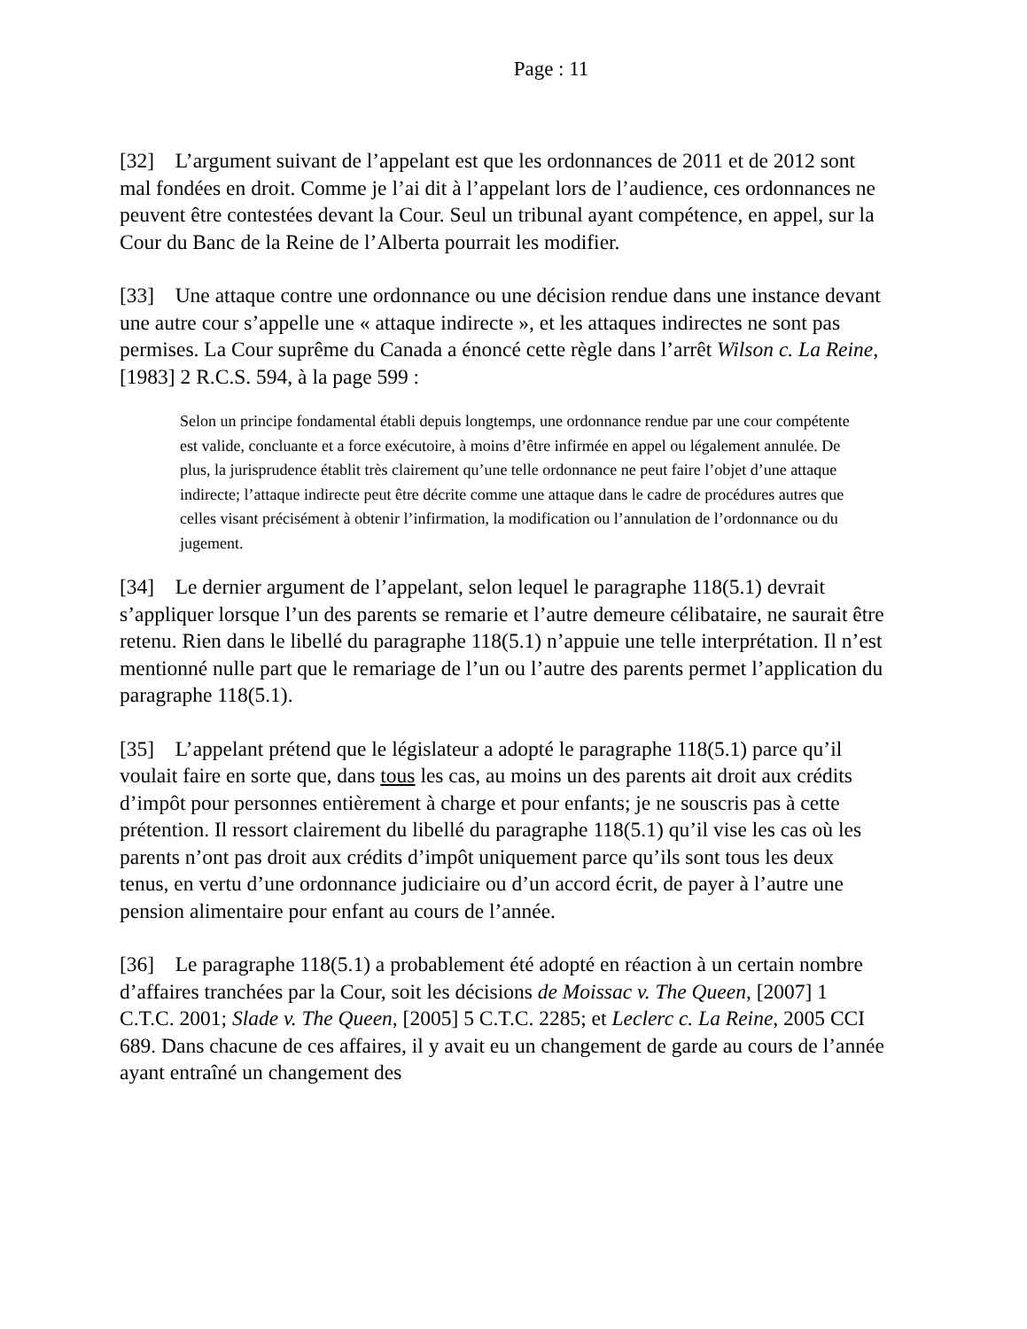Page : 11
[32] L’argument suivant de l’appelant est que les ordonnances de 2011 et de 2012 sont mal fondées en droit. Comme je l’ai dit à l’appelant lors de l’audience, ces ordonnances ne peuvent être contestées devant la Cour. Seul un tribunal ayant compétence, en appel, sur la Cour du Banc de la Reine de l’Alberta pourrait les modifier.
[33] Une attaque contre une ordonnance ou une décision rendue dans une instance devant une autre cour s’appelle une « attaque indirecte », et les attaques indirectes ne sont pas permises. La Cour suprême du Canada a énoncé cette règle dans l’arrêt Wilson c. La Reine, [1983] 2 R.C.S. 594, à la page 599 :
Selon un principe fondamental établi depuis longtemps, une ordonnance rendue par une cour compétente est valide, concluante et a force exécutoire, à moins d’être infirmée en appel ou légalement annulée. De plus, la jurisprudence établit très clairement qu’une telle ordonnance ne peut faire l’objet d’une attaque indirecte; l’attaque indirecte peut être décrite comme une attaque dans le cadre de procédures autres que celles visant précisément à obtenir l’infirmation, la modification ou l’annulation de l’ordonnance ou du jugement.
[34] Le dernier argument de l’appelant, selon lequel le paragraphe 118(5.1) devrait s’appliquer lorsque l’un des parents se remarie et l’autre demeure célibataire, ne saurait être retenu. Rien dans le libellé du paragraphe 118(5.1) n’appuie une telle interprétation. Il n’est mentionné nulle part que le remariage de l’un ou l’autre des parents permet l’application du paragraphe 118(5.1).
[35] L’appelant prétend que le législateur a adopté le paragraphe 118(5.1) parce qu’il voulait faire en sorte que, dans tous les cas, au moins un des parents ait droit aux crédits d’impôt pour personnes entièrement à charge et pour enfants; je ne souscris pas à cette prétention. Il ressort clairement du libellé du paragraphe 118(5.1) qu’il vise les cas où les parents n’ont pas droit aux crédits d’impôt uniquement parce qu’ils sont tous les deux tenus, en vertu d’une ordonnance judiciaire ou d’un accord écrit, de payer à l’autre une pension alimentaire pour enfant au cours de l’année.
[36] Le paragraphe 118(5.1) a probablement été adopté en réaction à un certain nombre d’affaires tranchées par la Cour, soit les décisions de Moissac v. The Queen, [2007] 1 C.T.C. 2001; Slade v. The Queen, [2005] 5 C.T.C. 2285; et Leclerc c. La Reine, 2005 CCI 689. Dans chacune de ces affaires, il y avait eu un changement de garde au cours de l’année ayant entraîné un changement des